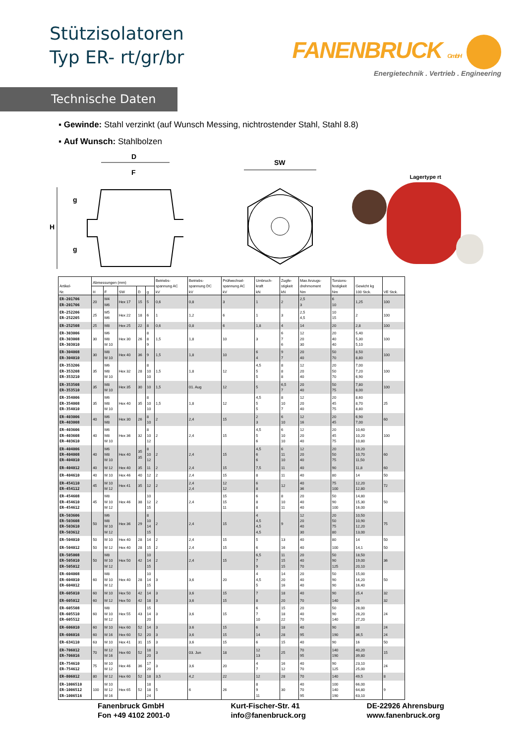Stützisolatoren
Typ ER- rt/gr/br
FANENBRUCK GmbH
Energietechnik . Vertrieb . Engineering
Technische Daten
▪ Gewinde: Stahl verzinkt (auf Wunsch Messing, nichtrostender Stahl, Stahl 8.8)
▪ Auf Wunsch: Stahlbolzen
D
F
g
H
g
SW
Lagertype rt
| Artikel- Nr. | Abmessungen (mm) | | | | | Betriebs- spannung AC kV | Betriebs- spannung DC kV | Prüfwechsel- spannung AC kV | Umbruch- kraft kN | Zugfe- stigkeit kN | Max Anzugs- drehmoment Nm | Torsions- festigkeit Nm | Gewicht kg 100 Stck. | VE Stck. |
| --- | --- | --- | --- | --- | --- | --- | --- | --- | --- | --- | --- | --- | --- | --- |
| | H | F | SW | D | g | | | | | | | | | |
| ER-201706 ER-201706 | 20 | M4 M6 | Hex 17 | 15 | 5 | 0,6 | 0,8 | 3 | 1 | 2 | 2,5 3 | 6 10 | 1,25 | 100 |
| ER-252206 ER-252205 | 25 | M5 M6 | Hex 22 | 18 | 6 | 1 | 1,2 | 6 | 1 | 3 | 2,5 4,5 | 10 15 | 2 | 100 |
| ER-252508 | 25 | M8 | Hex 25 | 22 | 8 | 0,6 | 0,8 | 6 | 1,8 | 4 | 14 | 20 | 2,8 | 100 |
| ER-303006 ER-303008 ER-303010 | 30 | M6 M8 M 10 | Hex 30 | 26 | 8 8 9 | 1,5 | 1,8 | 10 | 3 | 6 7 6 | 12 20 30 | 20 40 40 | 5,40 5,30 5,10 | 100 |
| ER-304008 ER-304010 | 30 | M8 M 10 | Hex 40 | 36 | 9 | 1,5 | 1,8 | 10 | 6 4 | 9 7 | 20 40 | 50 70 | 8,50 8,80 | 100 |
| ER-353206 ER-353208 ER-353210 | 35 | M6 M8 M 10 | Hex 32 | 28 | 8 10 10 | 1,5 | 1,8 | 12 | 4,5 5 5 | 8 8 8 | 12 20 40 | 20 50 70 | 7,00 7,20 6,90 | 100 |
| ER-353508 ER-353510 | 35 | M8 M 10 | Hex 35 | 30 | 10 | 1,5 | 01. Aug | 12 | 5 | 6,5 7 | 20 40 | 50 75 | 7,80 8,00 | 100 |
| ER-354006 ER-354008 ER-354010 | 35 | M6 M8 M 10 | Hex 40 | 35 | 8 10 10 | 1,5 | 1,8 | 12 | 4,5 5 5 | 8 10 7 | 12 20 40 | 20 45 75 | 8,60 8,70 8,80 | 25 |
| ER-403006 ER-403008 | 40 | M6 M8 | Hex 30 | 26 | 8 10 | 2 | 2,4 | 15 | 2 3 | 6 10 | 12 16 | 20 45 | 6,90 7,00 | 60 |
| ER-403606 ER-403608 ER-403610 | 40 | M6 M8 M 10 | Hex 36 | 32 | 8 10 12 | 2 | 2,4 | 15 | 4,5 5 6 | 6 10 10 | 12 20 40 | 20 45 75 | 10,60 10,20 10,80 | 100 |
| ER-404006 ER-404008 ER-404010 | 40 | M6 M8 M 10 | Hex 40 | 35 35 | 8 10 12 | 2 | 2,4 | 15 | 4,5 6 6 | 6 11 10 | 12 20 40 | 20 50 75 | 10,20 10,70 11,50 | 60 |
| ER-404012 | 40 | M 12 | Hex 40 | 35 | 11 | 2 | 2,4 | 15 | 7,5 | 11 | 40 | 90 | 11,8 | 60 |
| ER-404610 | 40 | M 10 | Hex 46 | 40 | 12 | 2 | 2,4 | 15 | 8 | 11 | 40 | 80 | 14 | 50 |
| ER-454110 ER-454112 | 45 | M 10 M 12 | Hex 41 | 35 | 12 | 2 | 2,4 2,4 | 12 12 | 6 8 | 12 | 40 36 | 75 100 | 12,20 12,80 | 72 |
| ER-454608 ER-454610 ER-454612 | 45 | M8 M 10 M 12 | Hex 46 | 38 | 10 12 15 | 2 | 2,4 | 15 15 11 | 6 8 8 | 8 10 11 | 20 40 40 | 50 90 100 | 14,80 15,30 16,00 | 50 |
| ER-503606 ER-503608 ER-503610 ER-503612 | 50 | M6 M8 M 10 M 12 | Hex 36 | 29 | 8 10 14 15 | 2 | 2,4 | 15 | 4 4,5 4,5 4,5 | 9 | 12 20 40 30 | 20 50 75 80 | 10,50 10,90 12,20 13,00 | 75 |
| ER-504010 | 50 | M 10 | Hex 40 | 28 | 14 | 2 | 2,4 | 15 | 5 | 13 | 40 | 80 | 14 | 50 |
| ER-504012 | 50 | M 12 | Hex 40 | 28 | 15 | 2 | 2,4 | 15 | 6 | 16 | 40 | 100 | 14,1 | 50 |
| ER-505008 ER-505010 ER-505012 | 50 | M8 M 10 M 12 | Hex 50 | 42 | 10 14 15 | 2 | 2,4 | 15 | 6,5 7 9 | 11 15 15 | 20 40 70 | 50 90 125 | 18,50 19,00 20,10 | 36 |
| ER-604008 ER-604010 ER-604012 | 60 | M8 M 10 M 12 | Hex 40 | 28 | 10 14 15 | 3 | 3,6 | 20 | 4 4,5 5 | 14 20 16 | 20 40 40 | 50 90 90 | 15,00 16,20 16,40 | 50 |
| ER-605010 | 60 | M 10 | Hex 50 | 42 | 14 | 3 | 3,6 | 15 | 7 | 18 | 40 | 90 | 25,4 | 32 |
| ER-605012 | 60 | M 12 | Hex 50 | 42 | 18 | 3 | 3,6 | 15 | 8 | 20 | 70 | 140 | 26 | 32 |
| ER-605508 ER-605510 ER-605512 | 60 | M8 M 10 M 12 | Hex 55 | 43 | 15 14 20 | 3 | 3,6 | 15 | 6 7 10 | 15 18 22 | 20 40 70 | 50 90 140 | 28,00 28,20 27,20 | 24 |
| ER-606010 | 60 | M 10 | Hex 60 | 52 | 14 | 3 | 3.6 | 15 | 6 | 18 | 40 | 90 | 38 | 24 |
| ER-606016 | 60 | M 16 | Hex 60 | 52 | 20 | 3 | 3,6 | 15 | 14 | 28 | 95 | 190 | 36,5 | 24 |
| ER-634110 | 63 | M 10 | Hex 41 | 31 | 15 | 3 | 3,6 | 15 | 6 | 15 | 40 | 90 | 16 | 50 |
| ER-706012 ER-706016 | 70 | M 12 M 16 | Hex 60 | 52 | 18 20 | 3 | 03. Jun | 18 | 12 13 | 25 | 70 95 | 140 190 | 40,20 39,80 | 15 |
| ER-754610 ER-754612 | 75 | M 10 M 12 | Hex 46 | 36 | 17 20 | 3 | 3,6 | 20 | 4 7 | 16 12 | 40 70 | 90 125 | 23,10 25,00 | 24 |
| ER-806012 | 80 | M 12 | Hex 60 | 52 | 18 | 3,5 | 4,2 | 22 | 12 | 28 | 70 | 140 | 49,5 | 8 |
| ER-1006510 ER-1006512 ER-1006516 | 100 | M 10 M 12 M 16 | Hex 65 | 52 | 18 18 24 | 5 | 6 | 26 | 8 9 11 | 30 | 40 70 95 | 100 140 190 | 66,00 64,80 63,10 | 9 |
Fanenbruck GmbH
Fon +49 4102 2001-0
Kurt-Fischer-Str. 41
info@fanenbruck.org
DE-22926 Ahrensburg
www.fanenbruck.org